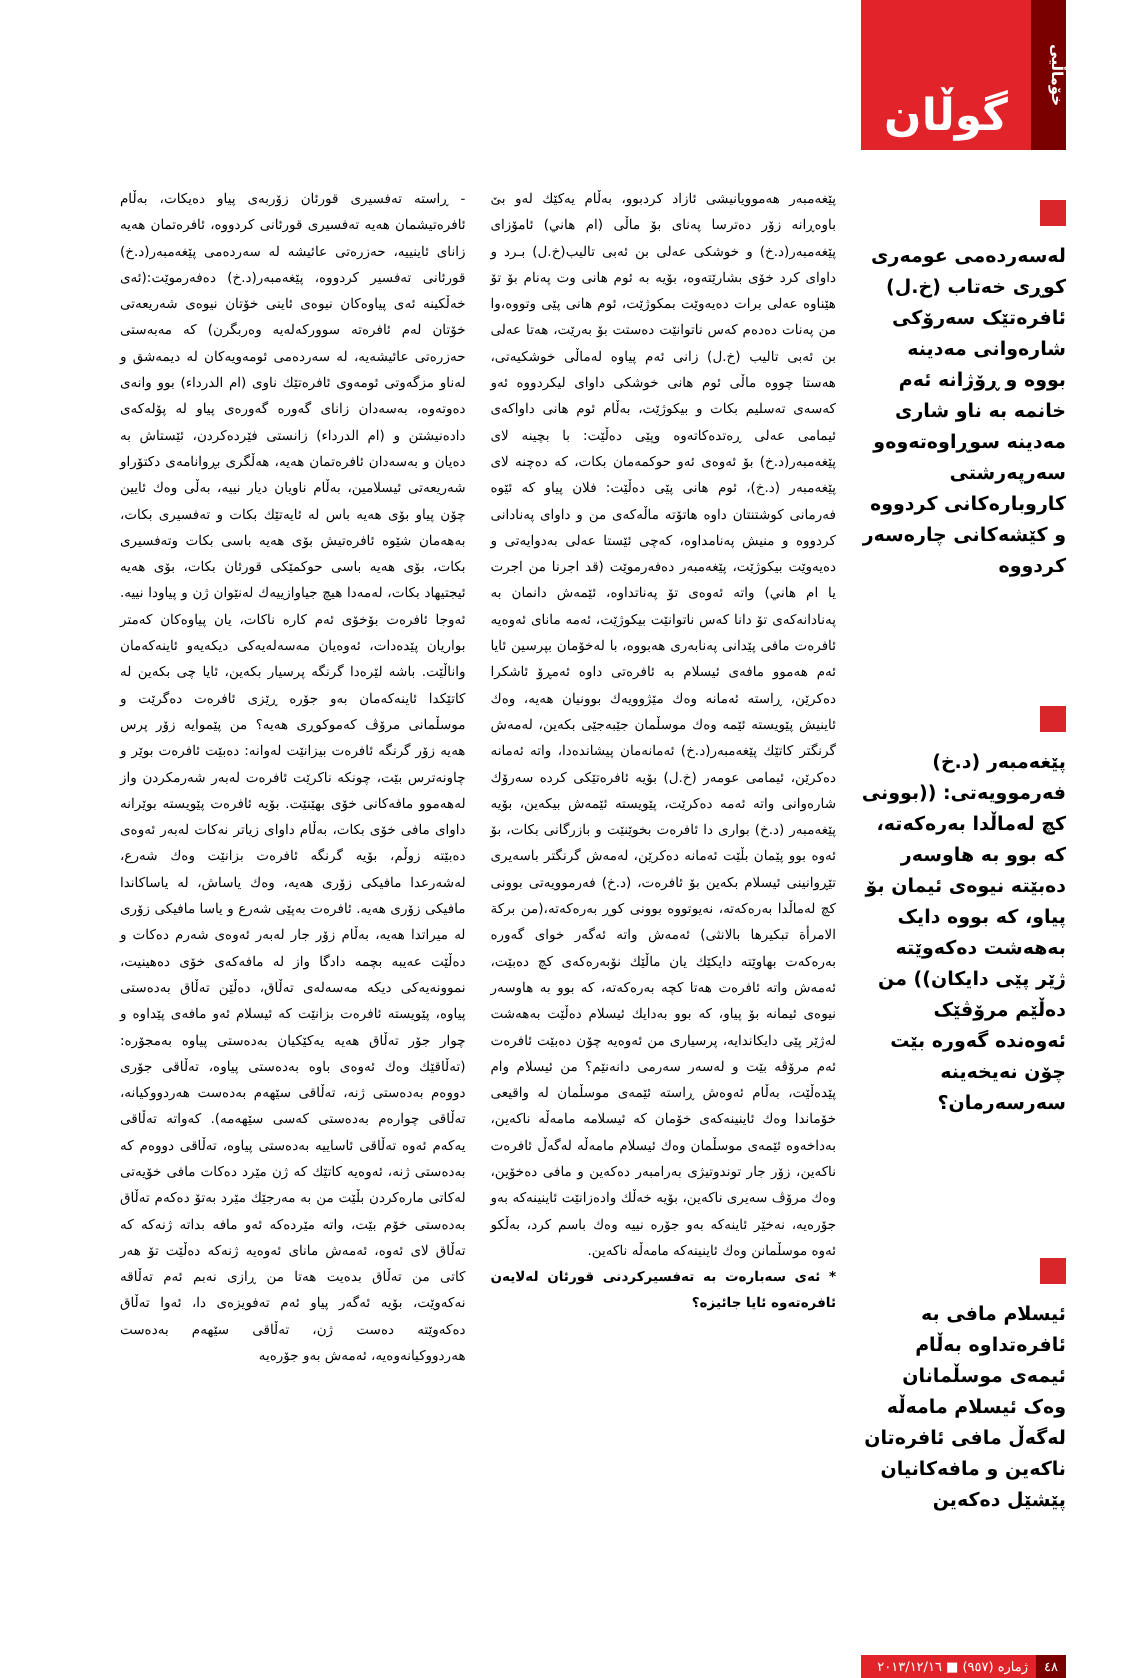خۆماڵیی
گوڵان
لەسەردەمی عومەری کوڕی خەتاب (خ.ل) ئافرەتێک سەرۆکی شارەوانی مەدینە بووە و ڕۆژانە ئەم خانمە بە ناو شاری مەدینە سوڕاوەتەوەو سەرپەرشتی کاروبارەکانی کردووە و کێشەکانی چارەسەر کردووە
پێغەمبەر (د.خ) فەرموویەتی: ((بوونی کچ لەماڵدا بەرەکەتە، کە بوو بە هاوسەر دەبێتە نیوەی ئیمان بۆ پیاو، کە بووە دایک بەهەشت دەکەوێتە ژێر پێی دایکان)) من دەڵێم مرۆڤێک ئەوەندە گەورە بێت چۆن نەیخەینە سەرسەرمان؟
ئیسلام مافی بە ئافرەتداوە بەڵام ئیمەی موسڵمانان وەک ئیسلام مامەڵە لەگەڵ مافی ئافرەتان ناکەین و مافەکانیان پێشێل دەکەین
٤٨ ژمارە (٩٥٧) ■ ٢٠١٣/١٢/١٦
پێغەمبەر هەموویانیشی ئازاد کردبوو، بەڵام یەکێك لەو بێ باوەڕانە زۆر دەترسا پەنای بۆ ماڵی (ام هاني) ئامۆزای پێغەمبەر(د.خ) و خوشکی عەلی بن ئەبی تالیب(خ.ل) بـرد و داوای کرد خۆی بشارێتەوە، بۆیە بە ئوم هانی وت پەنام بۆ تۆ هێناوە عەلی برات دەیەوێت بمکوژێت، ئوم هانی پێی وتووە،وا من پەنات دەدەم کەس ناتوانێت دەستت بۆ بەرێت، هەتا عەلی بن ئەبی تالیب (خ.ل) زانی ئەم پیاوە لەماڵی خوشکیەتی، هەستا چووە ماڵی ئوم هانی خوشکی داوای لیکردووە ئەو کەسەی تەسلیم بکات و بیکوژێت، بەڵام ئوم هانی داواکەی ئیمامی عەلی ڕەتدەکاتەوە وپێی دەڵێت: با بچینە لای پێغەمبەر(د.خ) بۆ ئەوەی ئەو حوکمەمان بکات، کە دەچنە لای پێغەمبەر (د.خ)، ئوم هانی پێی دەڵێت: فلان پیاو کە ئێوە فەرمانی کوشتنتان داوە هاتۆتە ماڵەکەی من و داوای پەنادانی کردووە و منیش پەنامداوە، کەچی ئێستا عەلی بەدوایەتی و دەیەوێت بیکوژێت، پێغەمبەر دەفەرموێت (قد اجرنا من اجرت یا ام هاني) واتە ئەوەی تۆ پەناتداوە، ئێمەش دانمان بە پەنادانەکەی تۆ دانا کەس ناتوانێت بیکوژێت، ئەمە مانای ئەوەیە ئافرەت مافی پێدانی پەنابەری هەبووە، با لەخۆمان بپرسین ئایا ئەم هەموو مافەی ئیسلام بە ئافرەتی داوە ئەمڕۆ ئاشکرا دەکرێن، ڕاستە ئەمانە وەك مێژوویەك بوونیان هەیە، وەك ئاینیش پێویستە ئێمە وەك موسڵمان جێبەجێی بکەین، لەمەش گرنگتر کاتێك پێغەمبەر(د.خ) ئەمانەمان پیشاندەدا، واتە ئەمانە دەکرێن، ئیمامی عومەر (خ.ل) بۆیە ئافرەتێکی کردە سەرۆك شارەوانی واتە ئەمە دەکرێت، پێویستە ئێمەش بیکەین، بۆیە پێغەمبەر (د.خ) بواری دا ئافرەت بخوێنێت و بازرگانی بکات، بۆ ئەوە بوو پێمان بڵێت ئەمانە دەکرێن، لەمەش گرنگتر باسەیری تێڕوانینی ئیسلام بکەین بۆ ئافرەت، (د.خ) فەرموویەتی بوونی کچ لەماڵدا بەرەکەتە، نەیوتووە بوونی کوڕ بەرەکەتە،(من برکة الامرأة تبکیرها بالانثی) ئەمەش واتە ئەگەر خوای گەورە بەرەکەت بهاوێتە دایکێك یان ماڵێك نۆبەرەکەی کچ دەبێت، ئەمەش واتە ئافرەت هەتا کچە بەرەکەتە، کە بوو بە هاوسەر نیوەی ئیمانە بۆ پیاو، کە بوو بەدایك ئیسلام دەڵێت بەهەشت لەژێر پێی دایکاندایە، پرسیاری من ئەوەیە چۆن دەبێت ئافرەت ئەم مرۆڤە بێت و لەسەر سەرمی دانەنێم؟ من ئیسلام وام پێدەڵێت، بەڵام ئەوەش ڕاستە ئێمەی موسڵمان لە واقیعی خۆماندا وەك ئاینینەکەی خۆمان کە ئیسلامە مامەڵە ناکەین، بەداخەوە ئێمەی موسڵمان وەك ئیسلام مامەڵە لەگەڵ ئافرەت ناکەین، زۆر جار توندوتیژی بەرامبەر دەکەین و مافی دەخۆین، وەك مرۆڤ سەیری ناکەین، بۆیە خەڵك وادەزانێت ئاینینەکە بەو جۆرەیە، نەخێر ئاینەکە بەو جۆرە نییە وەك باسم کرد، بەڵکو ئەوە موسڵمانن وەك ئاینینەکە مامەڵە ناکەین.
* ئەی سەبارەت بە تەفسیرکردنی قورئان لەلایەن ئافرەتەوە ئایا جائیزە؟
- ڕاستە تەفسیری قورئان زۆربەی پیاو دەیکات، بەڵام ئافرەتیشمان هەیە تەفسیری قورئانی کردووە، ئافرەتمان هەیە زانای ئاینییە، حەزرەتی عائیشە لە سەردەمی پێغەمبەر(د.خ) قورئانی تەفسیر کردووە، پێغەمبەر(د.خ) دەفەرموێت:(ئەی خەڵکینە ئەی پیاوەکان نیوەی ئاینی خۆتان نیوەی شەریعەتی خۆتان لەم ئافرەتە سوورکەلەیە وەربگرن) کە مەبەستی حەزرەتی عائیشەیە، لە سەردەمی ئومەویەکان لە دیمەشق و لەناو مزگەوتی ئومەوی ئافرەتێك ناوی (ام الدرداء) بوو وانەی دەوتەوە، بەسەدان زانای گەورە گەورەی پیاو لە پۆلەکەی دادەنیشتن و (ام الدرداء) زانستی فێردەکردن، ئێستاش بە دەیان و بەسەدان ئافرەتمان هەیە، هەڵگری بڕوانامەی دکتۆراو شەریعەتی ئیسلامین، بەڵام ناویان دیار نییە، بەڵی وەك ئایین چۆن پیاو بۆی هەیە باس لە ئایەتێك بکات و تەفسیری بکات، بەهەمان شێوە ئافرەتیش بۆی هەیە باسی بکات وتەفسیری بکات، بۆی هەیە باسی حوکمێکی قورئان بکات، بۆی هەیە ئیجتیهاد بکات، لەمەدا هیچ جیاوازییەك لەنێوان ژن و پیاودا نییە. ئەوجا ئافرەت بۆخۆی ئەم کارە ناکات، یان پیاوەکان کەمتر بواریان پێدەدات، ئەوەیان مەسەلەیەکی دیکەیەو ئاینەکەمان واناڵێت. باشە لێرەدا گرنگە پرسیار بکەین، ئایا چی بکەین لە کاتێکدا ئاینەکەمان بەو جۆرە ڕێزی ئافرەت دەگرێت و موسڵمانی مرۆڤ کەموکوڕی هەیە؟ من پێموایە زۆر پرس هەیە زۆر گرنگە ئافرەت بیزانێت لەوانە: دەبێت ئافرەت بوێر و چاونەترس بێت، چونکە ناکرێت ئافرەت لەبەر شەرمکردن واز لەهەموو مافەکانی خۆی بهێنێت. بۆیە ئافرەت پێویستە بوێرانە داوای مافی خۆی بکات، بەڵام داوای زیاتر نەکات لەبەر ئەوەی دەبێتە زوڵم، بۆیە گرنگە ئافرەت بزانێت وەك شەرع، لەشەرعدا مافیکی زۆری هەیە، وەك یاساش، لە یاساکاندا مافیکی زۆری هەیە. ئافرەت بەپێی شەرع و یاسا مافیکی زۆری لە میراتدا هەیە، بەڵام زۆر جار لەبەر ئەوەی شەرم دەکات و دەڵێت عەیبە بچمە دادگا واز لە مافەکەی خۆی دەهینیت، نموونەیەکی دیکە مەسەلەی تەڵاق، دەڵێن تەڵاق بەدەستی پیاوە، پێویستە ئافرەت بزانێت کە ئیسلام ئەو مافەی پێداوە و چوار جۆر تەڵاق هەیە یەکێکیان بەدەستی پیاوە بەمجۆرە: (تەڵاقێك وەك ئەوەی باوە بەدەستی پیاوە، تەڵاقی جۆری دووەم بەدەستی ژنە، تەڵاقی سێهەم بەدەست هەردووکیانە، تەڵاقی چوارەم بەدەستی کەسی سێهەمە). کەواتە تەڵاقی یەکەم ئەوە تەڵاقی ئاساییە بەدەستی پیاوە، تەڵاقی دووەم کە بەدەستی ژنە، ئەوەیە کاتێك کە ژن مێرد دەکات مافی خۆیەتی لەکاتی مارەکردن بڵێت من بە مەرجێك مێرد بەتۆ دەکەم تەڵاق بەدەستی خۆم بێت، واتە مێردەکە ئەو مافە بداتە ژنەکە کە تەڵاق لای ئەوە، ئەمەش مانای ئەوەیە ژنەکە دەڵێت تۆ هەر کاتی من تەڵاق بدەیت هەتا من ڕازی نەبم ئەم تەڵاقە نەکەوێت، بۆیە ئەگەر پیاو ئەم تەفویزەی دا، ئەوا تەڵاق دەکەوێتە دەست ژن، تەڵاقی سێهەم بەدەست هەردووکیانەوەیە، ئەمەش بەو جۆرەیە